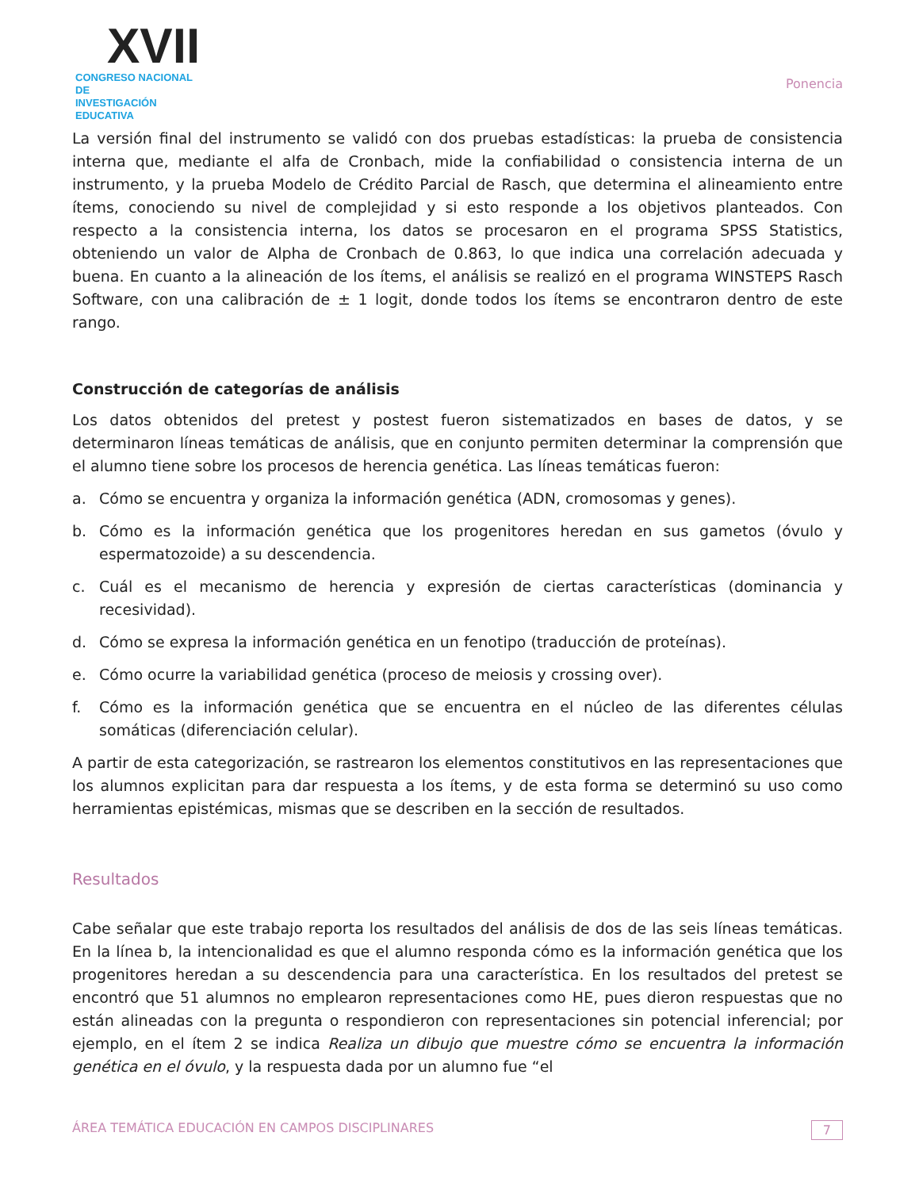XVII
CONGRESO NACIONAL DE
INVESTIGACIÓN EDUCATIVA
Ponencia
La versión final del instrumento se validó con dos pruebas estadísticas: la prueba de consistencia interna que, mediante el alfa de Cronbach, mide la confiabilidad o consistencia interna de un instrumento, y la prueba Modelo de Crédito Parcial de Rasch, que determina el alineamiento entre ítems, conociendo su nivel de complejidad y si esto responde a los objetivos planteados. Con respecto a la consistencia interna, los datos se procesaron en el programa SPSS Statistics, obteniendo un valor de Alpha de Cronbach de 0.863, lo que indica una correlación adecuada y buena. En cuanto a la alineación de los ítems, el análisis se realizó en el programa WINSTEPS Rasch Software, con una calibración de ± 1 logit, donde todos los ítems se encontraron dentro de este rango.
Construcción de categorías de análisis
Los datos obtenidos del pretest y postest fueron sistematizados en bases de datos, y se determinaron líneas temáticas de análisis, que en conjunto permiten determinar la comprensión que el alumno tiene sobre los procesos de herencia genética. Las líneas temáticas fueron:
a. Cómo se encuentra y organiza la información genética (ADN, cromosomas y genes).
b. Cómo es la información genética que los progenitores heredan en sus gametos (óvulo y espermatozoide) a su descendencia.
c. Cuál es el mecanismo de herencia y expresión de ciertas características (dominancia y recesividad).
d. Cómo se expresa la información genética en un fenotipo (traducción de proteínas).
e. Cómo ocurre la variabilidad genética (proceso de meiosis y crossing over).
f. Cómo es la información genética que se encuentra en el núcleo de las diferentes células somáticas (diferenciación celular).
A partir de esta categorización, se rastrearon los elementos constitutivos en las representaciones que los alumnos explicitan para dar respuesta a los ítems, y de esta forma se determinó su uso como herramientas epistémicas, mismas que se describen en la sección de resultados.
Resultados
Cabe señalar que este trabajo reporta los resultados del análisis de dos de las seis líneas temáticas. En la línea b, la intencionalidad es que el alumno responda cómo es la información genética que los progenitores heredan a su descendencia para una característica. En los resultados del pretest se encontró que 51 alumnos no emplearon representaciones como HE, pues dieron respuestas que no están alineadas con la pregunta o respondieron con representaciones sin potencial inferencial; por ejemplo, en el ítem 2 se indica Realiza un dibujo que muestre cómo se encuentra la información genética en el óvulo, y la respuesta dada por un alumno fue “el
ÁREA TEMÁTICA EDUCACIÓN EN CAMPOS DISCIPLINARES
7